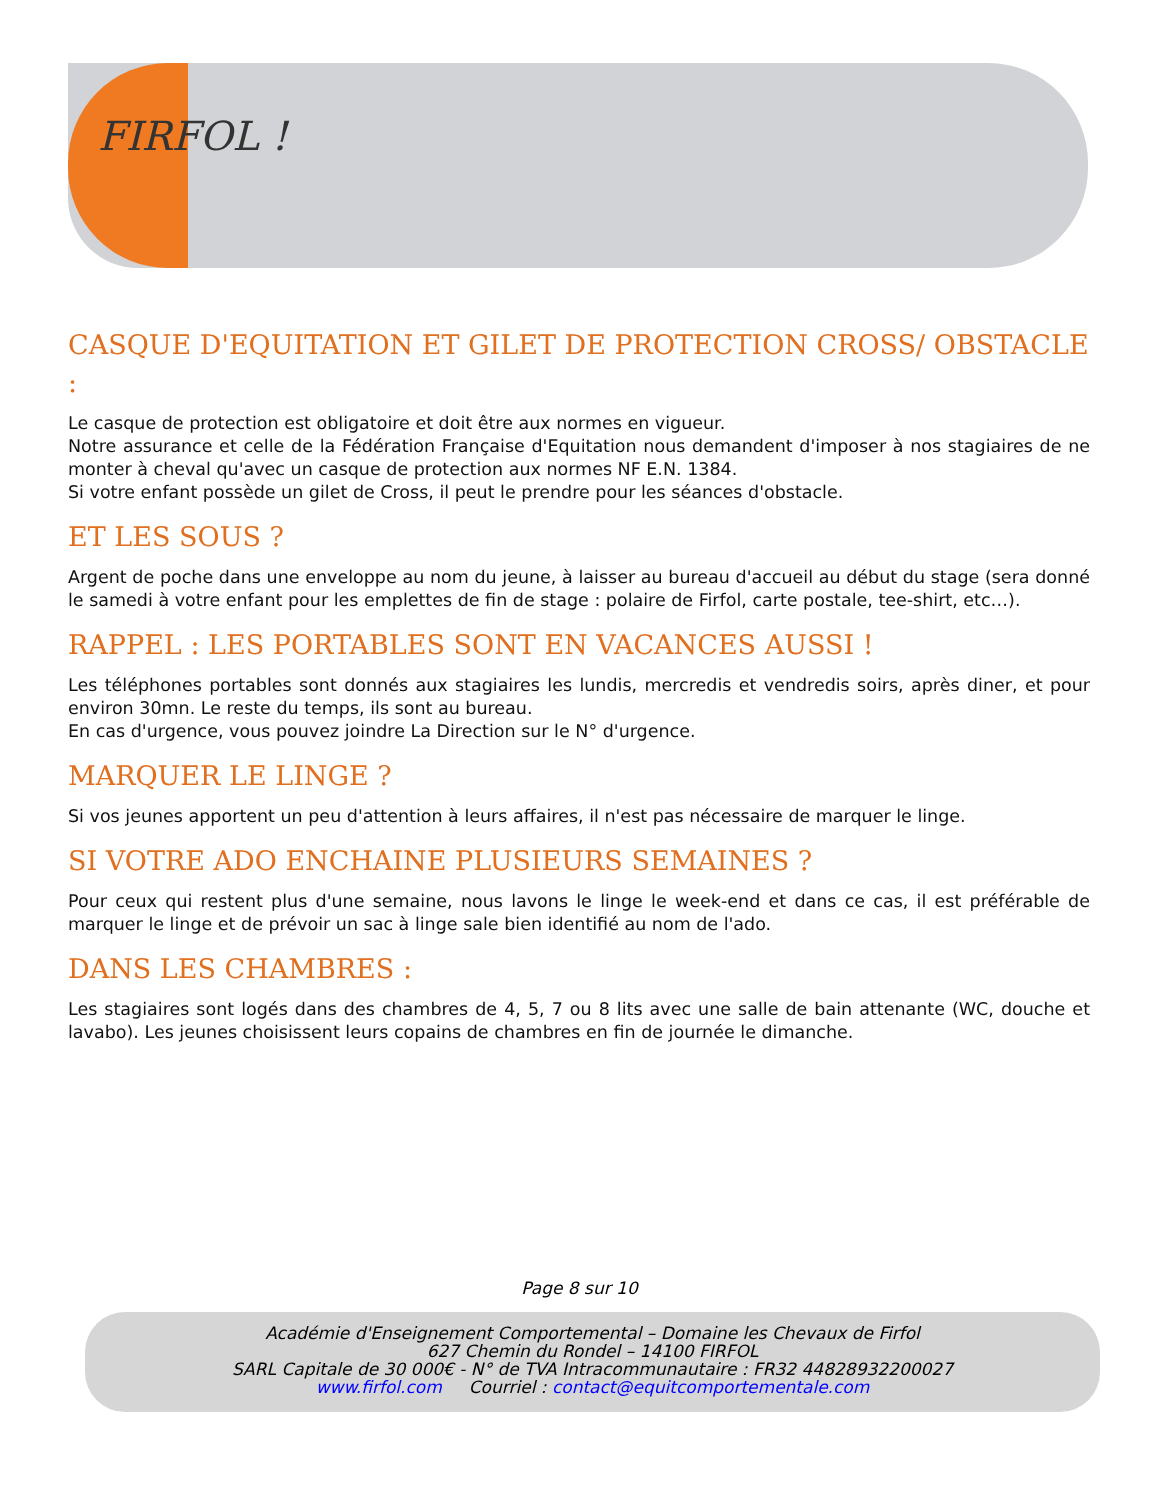FIRFOL !
CASQUE D'EQUITATION ET GILET DE PROTECTION CROSS/ OBSTACLE :
Le casque de protection est obligatoire et doit être aux normes en vigueur.
Notre assurance et celle de la Fédération Française d'Equitation nous demandent d'imposer à nos stagiaires de ne monter à cheval qu'avec un casque de protection aux normes NF E.N. 1384.
Si votre enfant possède un gilet de Cross, il peut le prendre pour les séances d'obstacle.
ET LES SOUS ?
Argent de poche dans une enveloppe au nom du jeune, à laisser au bureau d'accueil au début du stage (sera donné le samedi à votre enfant pour les emplettes de fin de stage : polaire de Firfol, carte postale, tee-shirt, etc…).
RAPPEL : LES PORTABLES SONT EN VACANCES AUSSI !
Les téléphones portables sont donnés aux stagiaires les lundis, mercredis et vendredis soirs, après diner, et pour environ 30mn. Le reste du temps, ils sont au bureau.
En cas d'urgence, vous pouvez joindre La Direction sur le N° d'urgence.
MARQUER LE LINGE ?
Si vos jeunes apportent un peu d'attention à leurs affaires, il n'est pas nécessaire de marquer le linge.
SI VOTRE ADO ENCHAINE PLUSIEURS SEMAINES ?
Pour ceux qui restent plus d'une semaine, nous lavons le linge le week-end et dans ce cas, il est préférable de marquer le linge et de prévoir un sac à linge sale bien identifié au nom de l'ado.
DANS LES CHAMBRES :
Les stagiaires sont logés dans des chambres de 4, 5, 7 ou 8 lits avec une salle de bain attenante (WC, douche et lavabo). Les jeunes choisissent leurs copains de chambres en fin de journée le dimanche.
Page 8 sur 10
Académie d'Enseignement Comportemental – Domaine les Chevaux de Firfol
627 Chemin du Rondel – 14100 FIRFOL
SARL Capitale de 30 000€ - N° de TVA Intracommunautaire : FR32 44828932200027
www.firfol.com Courriel : contact@equitcomportementale.com